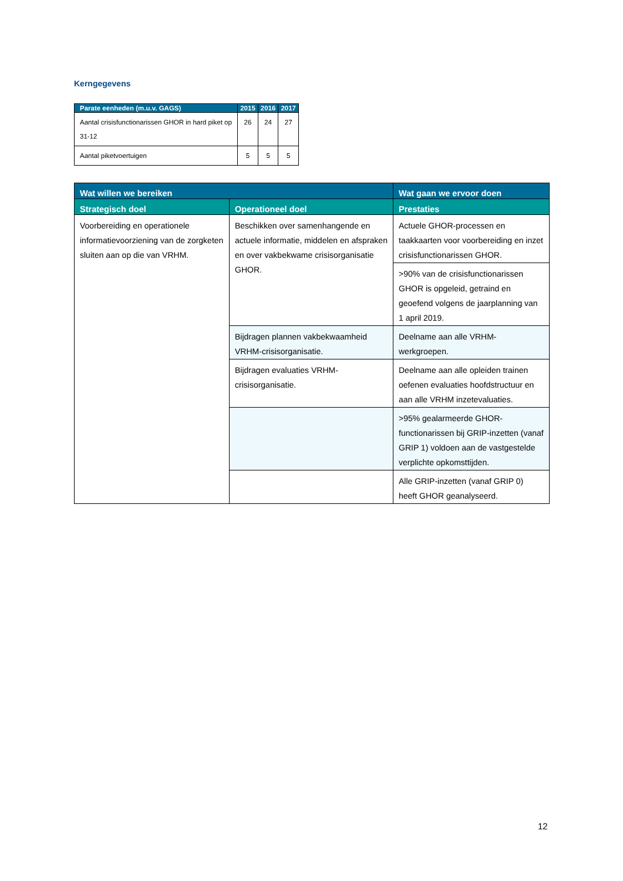Kerngegevens
| Parate eenheden (m.u.v. GAGS) | 2015 | 2016 | 2017 |
| --- | --- | --- | --- |
| Aantal crisisfunctionarissen GHOR in hard piket op 31-12 | 26 | 24 | 27 |
| Aantal piketvoertuigen | 5 | 5 | 5 |
| Wat willen we bereiken | | Wat gaan we ervoor doen |
| --- | --- | --- |
| Strategisch doel | Operationeel doel | Prestaties |
| Voorbereiding en operationele informatievoorziening van de zorgketen sluiten aan op die van VRHM. | Beschikken over samenhangende en actuele informatie, middelen en afspraken en over vakbekwame crisisorganisatie GHOR. | Actuele GHOR-processen en taakkaarten voor voorbereiding en inzet crisisfunctionarissen GHOR. |
| | | >90% van de crisisfunctionarissen GHOR is opgeleid, getraind en geoefend volgens de jaarplanning van 1 april 2019. |
| | Bijdragen plannen vakbekwaamheid VRHM-crisisorganisatie. | Deelname aan alle VRHM-werkgroepen. |
| | Bijdragen evaluaties VRHM-crisisorganisatie. | Deelname aan alle opleiden trainen oefenen evaluaties hoofdstructuur en aan alle VRHM inzetevaluaties. |
| | | >95% gealarmeerde GHOR-functionarissen bij GRIP-inzetten (vanaf GRIP 1) voldoen aan de vastgestelde verplichte opkomsttijden. |
| | | Alle GRIP-inzetten (vanaf GRIP 0) heeft GHOR geanalyseerd. |
12